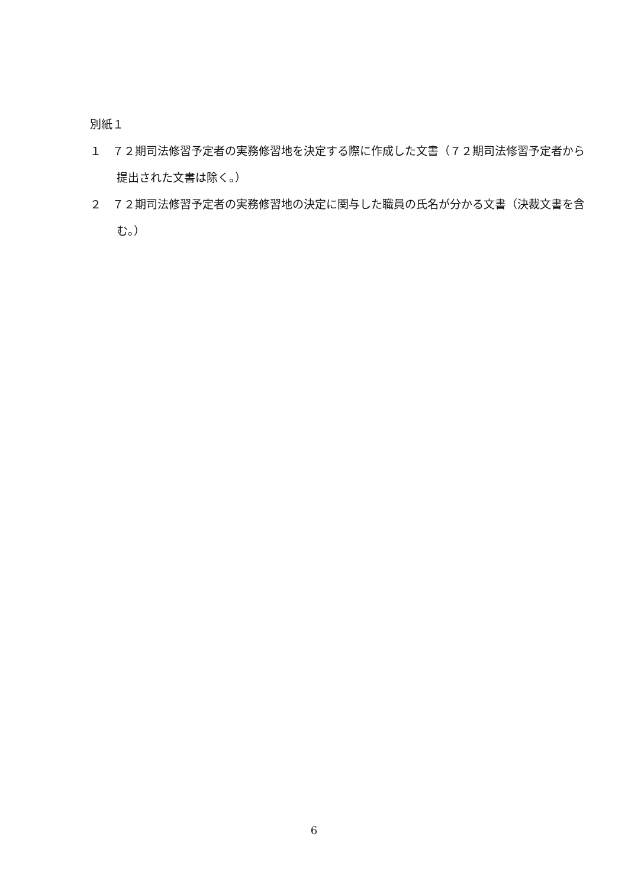別紙１
１　７２期司法修習予定者の実務修習地を決定する際に作成した文書（７２期司法修習予定者から提出された文書は除く。）
２　７２期司法修習予定者の実務修習地の決定に関与した職員の氏名が分かる文書（決裁文書を含む。）
6